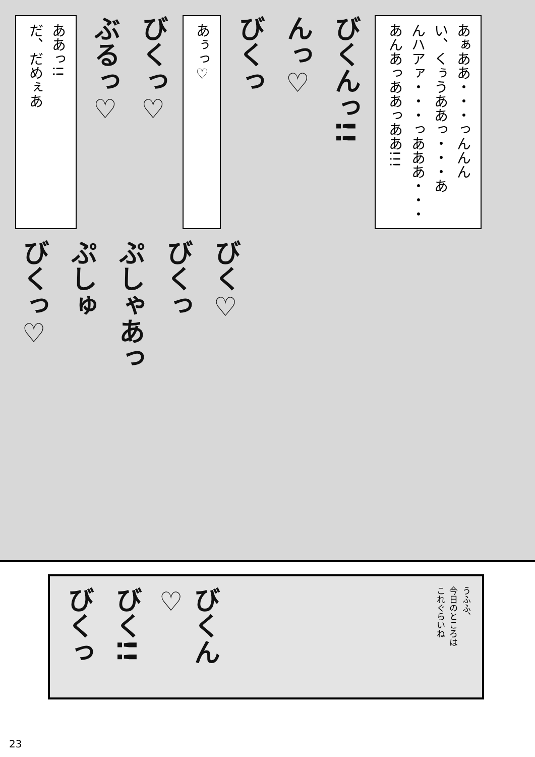ああっ!!
だ、だめぇあ
ぶるっ♡
びくっ♡
あぅっ♡
びくっ
んっ♡
びくんっ!!
あぁああ・・・っんんん
い、くぅうああっ・・・あ
んハアァ・・・っあああ・・・
あんあっああっああ!!!
びくっ♡
ぷしゅ
ぷしゃあっ
びくっ
びく♡
びくっ
びく!!
びくん♡
うふふ、
今日のところは
これぐらいね
23